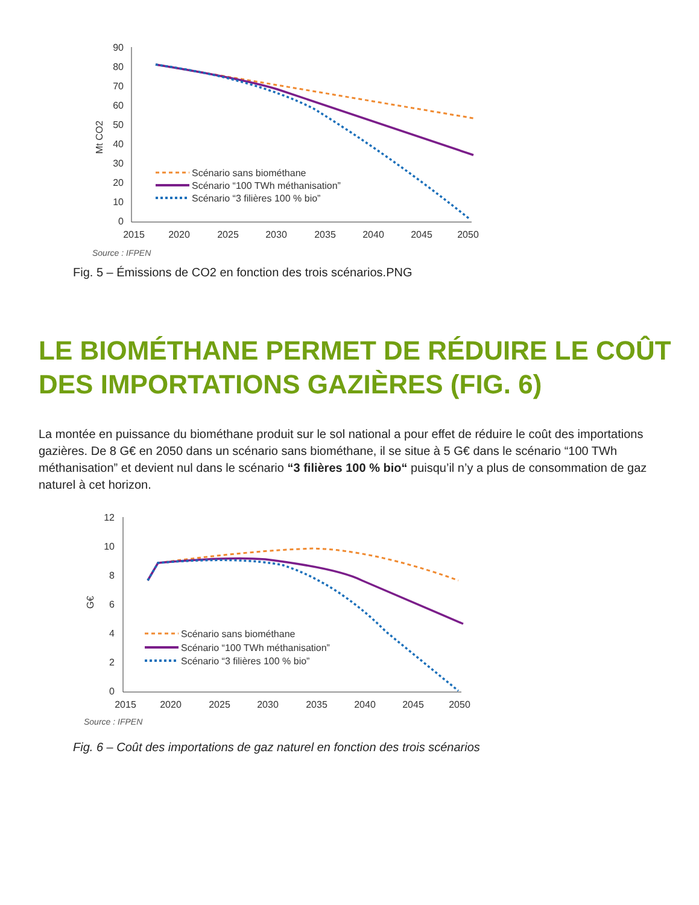90
80
70
60
50
40
30
20
10
0
2015
2020
2025
2030
2035
2040
2045
2050
Mt CO2
Scénario sans biométhane
Scénario “100 TWh méthanisation”
Scénario “3 filières 100 % bio”
Source : IFPEN
Fig. 5 – Émissions de CO2 en fonction des trois scénarios.PNG
LE BIOMÉTHANE PERMET DE RÉDUIRE LE COÛT DES IMPORTATIONS GAZIÈRES (FIG. 6)
La montée en puissance du biométhane produit sur le sol national a pour effet de réduire le coût des importations gazières. De 8 G€ en 2050 dans un scénario sans biométhane, il se situe à 5 G€ dans le scénario “100 TWh méthanisation” et devient nul dans le scénario “3 filières 100 % bio“ puisqu’il n’y a plus de consommation de gaz naturel à cet horizon.
12
10
8
6
4
2
0
2015
2020
2025
2030
2035
2040
2045
2050
G€
Scénario sans biométhane
Scénario “100 TWh méthanisation”
Scénario “3 filières 100 % bio”
Source : IFPEN
Fig. 6 – Coût des importations de gaz naturel en fonction des trois scénarios